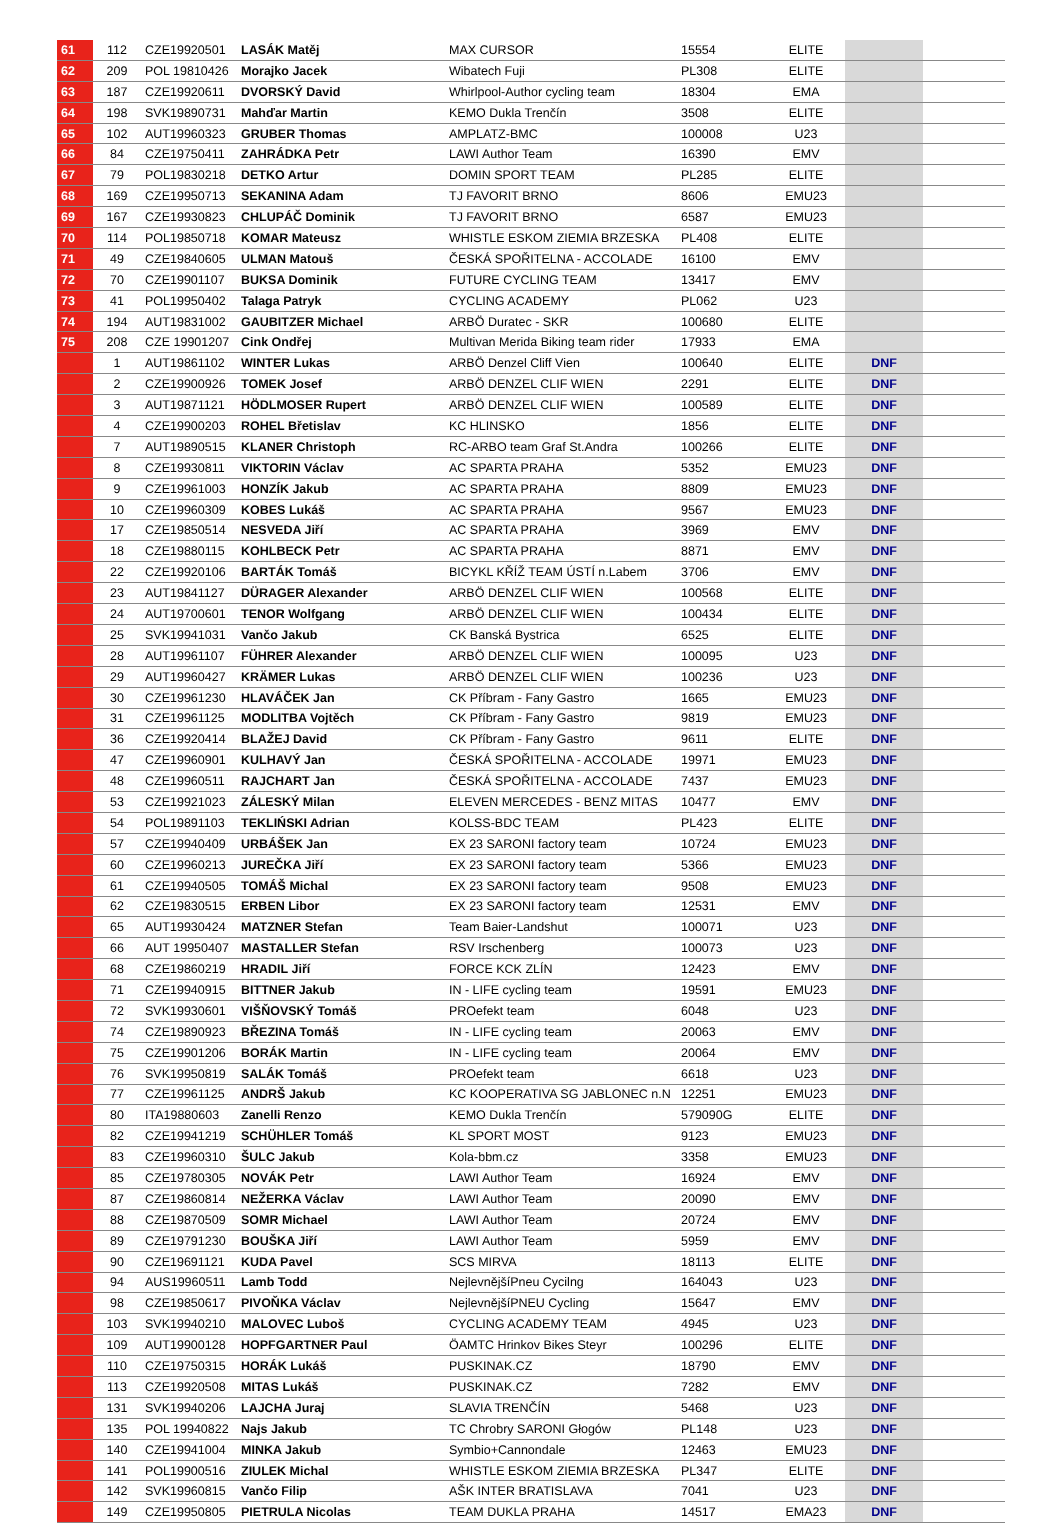| 61 | 112 | CZE19920501 | LASÁK Matěj | MAX CURSOR | 15554 | ELITE | | |
| 62 | 209 | POL 19810426 | Morajko Jacek | Wibatech Fuji | PL308 | ELITE | | |
| 63 | 187 | CZE19920611 | DVORSKÝ David | Whirlpool-Author cycling team | 18304 | EMA | | |
| 64 | 198 | SVK19890731 | Mahďar Martin | KEMO Dukla Trenčín | 3508 | ELITE | | |
| 65 | 102 | AUT19960323 | GRUBER Thomas | AMPLATZ-BMC | 100008 | U23 | | |
| 66 | 84 | CZE19750411 | ZAHRÁDKA Petr | LAWI Author Team | 16390 | EMV | | |
| 67 | 79 | POL19830218 | DETKO Artur | DOMIN SPORT TEAM | PL285 | ELITE | | |
| 68 | 169 | CZE19950713 | SEKANINA Adam | TJ FAVORIT BRNO | 8606 | EMU23 | | |
| 69 | 167 | CZE19930823 | CHLUPÁČ Dominik | TJ FAVORIT BRNO | 6587 | EMU23 | | |
| 70 | 114 | POL19850718 | KOMAR Mateusz | WHISTLE ESKOM ZIEMIA BRZESKA | PL408 | ELITE | | |
| 71 | 49 | CZE19840605 | ULMAN Matouš | ČESKÁ SPOŘITELNA - ACCOLADE | 16100 | EMV | | |
| 72 | 70 | CZE19901107 | BUKSA Dominik | FUTURE CYCLING TEAM | 13417 | EMV | | |
| 73 | 41 | POL19950402 | Talaga Patryk | CYCLING ACADEMY | PL062 | U23 | | |
| 74 | 194 | AUT19831002 | GAUBITZER Michael | ARBÖ Duratec - SKR | 100680 | ELITE | | |
| 75 | 208 | CZE 19901207 | Cink Ondřej | Multivan Merida Biking team rider | 17933 | EMA | | |
| | 1 | AUT19861102 | WINTER Lukas | ARBÖ Denzel Cliff Vien | 100640 | ELITE | DNF | |
| | 2 | CZE19900926 | TOMEK Josef | ARBÖ DENZEL CLIF WIEN | 2291 | ELITE | DNF | |
| | 3 | AUT19871121 | HÖDLMOSER Rupert | ARBÖ DENZEL CLIF WIEN | 100589 | ELITE | DNF | |
| | 4 | CZE19900203 | ROHEL Břetislav | KC HLINSKO | 1856 | ELITE | DNF | |
| | 7 | AUT19890515 | KLANER Christoph | RC-ARBO team Graf St.Andra | 100266 | ELITE | DNF | |
| | 8 | CZE19930811 | VIKTORIN Václav | AC SPARTA PRAHA | 5352 | EMU23 | DNF | |
| | 9 | CZE19961003 | HONZÍK Jakub | AC SPARTA PRAHA | 8809 | EMU23 | DNF | |
| | 10 | CZE19960309 | KOBES Lukáš | AC SPARTA PRAHA | 9567 | EMU23 | DNF | |
| | 17 | CZE19850514 | NESVEDA Jiří | AC SPARTA PRAHA | 3969 | EMV | DNF | |
| | 18 | CZE19880115 | KOHLBECK Petr | AC SPARTA PRAHA | 8871 | EMV | DNF | |
| | 22 | CZE19920106 | BARTÁK Tomáš | BICYKL KŘÍŽ TEAM ÚSTÍ n.Labem | 3706 | EMV | DNF | |
| | 23 | AUT19841127 | DÜRAGER Alexander | ARBÖ DENZEL CLIF WIEN | 100568 | ELITE | DNF | |
| | 24 | AUT19700601 | TENOR Wolfgang | ARBÖ DENZEL CLIF WIEN | 100434 | ELITE | DNF | |
| | 25 | SVK19941031 | Vančo Jakub | CK Banská Bystrica | 6525 | ELITE | DNF | |
| | 28 | AUT19961107 | FÜHRER Alexander | ARBÖ DENZEL CLIF WIEN | 100095 | U23 | DNF | |
| | 29 | AUT19960427 | KRÄMER Lukas | ARBÖ DENZEL CLIF WIEN | 100236 | U23 | DNF | |
| | 30 | CZE19961230 | HLAVÁČEK Jan | CK Příbram - Fany Gastro | 1665 | EMU23 | DNF | |
| | 31 | CZE19961125 | MODLITBA Vojtěch | CK Příbram - Fany Gastro | 9819 | EMU23 | DNF | |
| | 36 | CZE19920414 | BLAŽEJ David | CK Příbram - Fany Gastro | 9611 | ELITE | DNF | |
| | 47 | CZE19960901 | KULHAVÝ Jan | ČESKÁ SPOŘITELNA - ACCOLADE | 19971 | EMU23 | DNF | |
| | 48 | CZE19960511 | RAJCHART Jan | ČESKÁ SPOŘITELNA - ACCOLADE | 7437 | EMU23 | DNF | |
| | 53 | CZE19921023 | ZÁLESKÝ Milan | ELEVEN MERCEDES - BENZ MITAS | 10477 | EMV | DNF | |
| | 54 | POL19891103 | TEKLIŃSKI Adrian | KOLSS-BDC TEAM | PL423 | ELITE | DNF | |
| | 57 | CZE19940409 | URBÁŠEK Jan | EX 23 SARONI factory team | 10724 | EMU23 | DNF | |
| | 60 | CZE19960213 | JUREČKA Jiří | EX 23 SARONI factory team | 5366 | EMU23 | DNF | |
| | 61 | CZE19940505 | TOMÁŠ Michal | EX 23 SARONI factory team | 9508 | EMU23 | DNF | |
| | 62 | CZE19830515 | ERBEN Libor | EX 23 SARONI factory team | 12531 | EMV | DNF | |
| | 65 | AUT19930424 | MATZNER Stefan | Team Baier-Landshut | 100071 | U23 | DNF | |
| | 66 | AUT 19950407 | MASTALLER Stefan | RSV Irschenberg | 100073 | U23 | DNF | |
| | 68 | CZE19860219 | HRADIL Jiří | FORCE KCK ZLÍN | 12423 | EMV | DNF | |
| | 71 | CZE19940915 | BITTNER Jakub | IN - LIFE cycling team | 19591 | EMU23 | DNF | |
| | 72 | SVK19930601 | VIŠŇOVSKÝ Tomáš | PROefekt team | 6048 | U23 | DNF | |
| | 74 | CZE19890923 | BŘEZINA Tomáš | IN - LIFE cycling team | 20063 | EMV | DNF | |
| | 75 | CZE19901206 | BORÁK Martin | IN - LIFE cycling team | 20064 | EMV | DNF | |
| | 76 | SVK19950819 | SALÁK Tomáš | PROefekt team | 6618 | U23 | DNF | |
| | 77 | CZE19961125 | ANDRŠ Jakub | KC KOOPERATIVA SG JABLONEC n.N | 12251 | EMU23 | DNF | |
| | 80 | ITA19880603 | Zanelli Renzo | KEMO Dukla Trenčín | 579090G | ELITE | DNF | |
| | 82 | CZE19941219 | SCHÜHLER Tomáš | KL SPORT MOST | 9123 | EMU23 | DNF | |
| | 83 | CZE19960310 | ŠULC Jakub | Kola-bbm.cz | 3358 | EMU23 | DNF | |
| | 85 | CZE19780305 | NOVÁK Petr | LAWI Author Team | 16924 | EMV | DNF | |
| | 87 | CZE19860814 | NEŽERKA Václav | LAWI Author Team | 20090 | EMV | DNF | |
| | 88 | CZE19870509 | SOMR Michael | LAWI Author Team | 20724 | EMV | DNF | |
| | 89 | CZE19791230 | BOUŠKA Jiří | LAWI Author Team | 5959 | EMV | DNF | |
| | 90 | CZE19691121 | KUDA Pavel | SCS MIRVA | 18113 | ELITE | DNF | |
| | 94 | AUS19960511 | Lamb Todd | NejlevnějšíPneu Cycilng | 164043 | U23 | DNF | |
| | 98 | CZE19850617 | PIVOŇKA Václav | NejlevnějšíPNEU Cycling | 15647 | EMV | DNF | |
| | 103 | SVK19940210 | MALOVEC Luboš | CYCLING ACADEMY TEAM | 4945 | U23 | DNF | |
| | 109 | AUT19900128 | HOPFGARTNER Paul | ÖAMTC Hrinkov Bikes Steyr | 100296 | ELITE | DNF | |
| | 110 | CZE19750315 | HORÁK Lukáš | PUSKINAK.CZ | 18790 | EMV | DNF | |
| | 113 | CZE19920508 | MITAS Lukáš | PUSKINAK.CZ | 7282 | EMV | DNF | |
| | 131 | SVK19940206 | LAJCHA Juraj | SLAVIA TRENČÍN | 5468 | U23 | DNF | |
| | 135 | POL 19940822 | Najs Jakub | TC Chrobry SARONI Głogów | PL148 | U23 | DNF | |
| | 140 | CZE19941004 | MINKA Jakub | Symbio+Cannondale | 12463 | EMU23 | DNF | |
| | 141 | POL19900516 | ZIULEK Michal | WHISTLE ESKOM ZIEMIA BRZESKA | PL347 | ELITE | DNF | |
| | 142 | SVK19960815 | Vančo Filip | AŠK INTER BRATISLAVA | 7041 | U23 | DNF | |
| | 149 | CZE19950805 | PIETRULA Nicolas | TEAM DUKLA PRAHA | 14517 | EMA23 | DNF | |